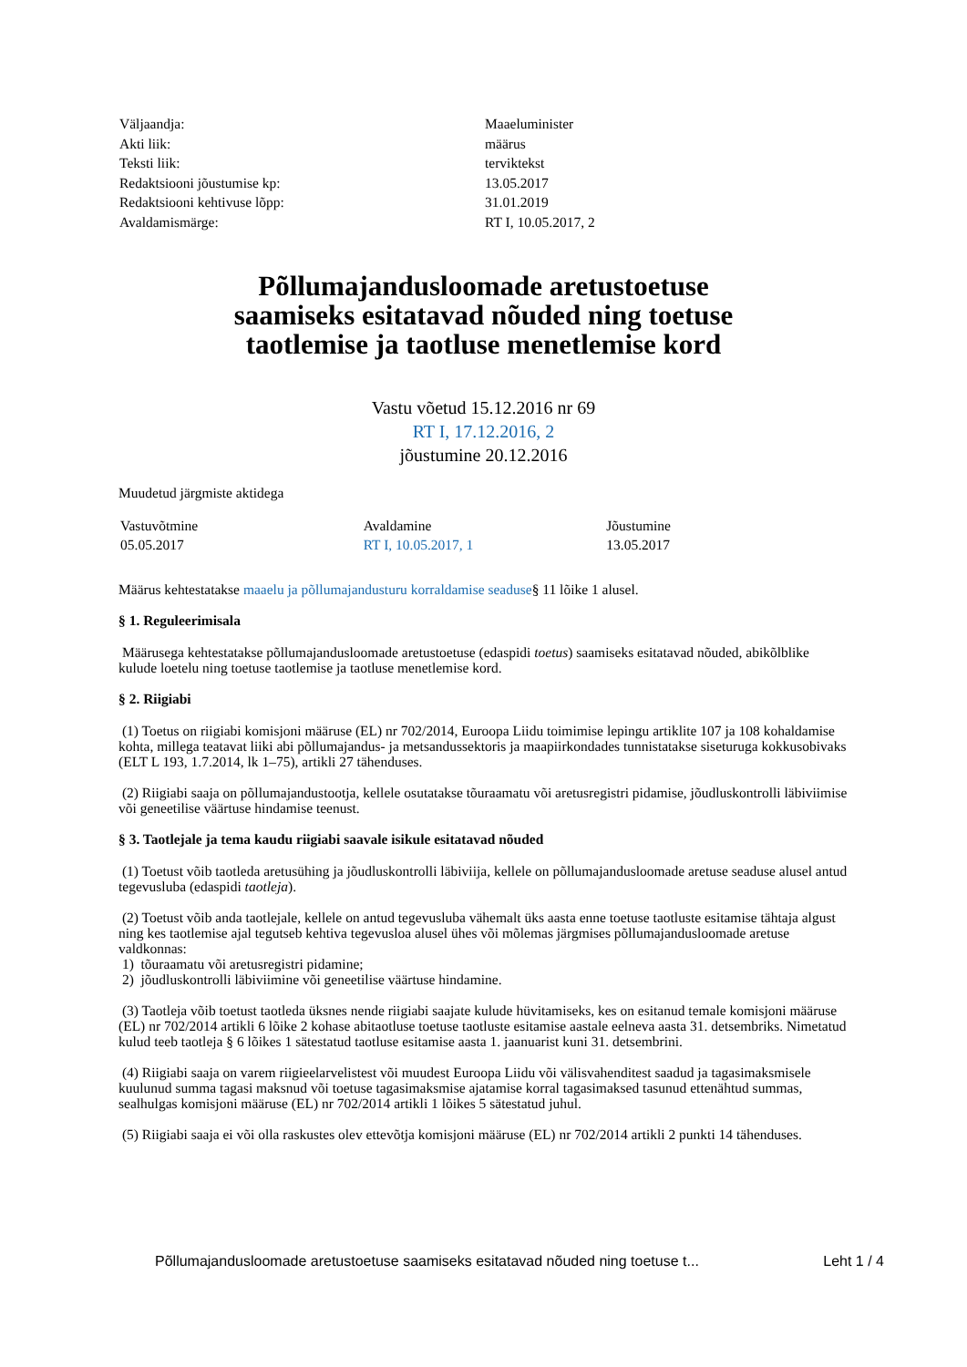| Väljaandja: | Maaeluminister |
| Akti liik: | määrus |
| Teksti liik: | terviktekst |
| Redaktsiooni jõustumise kp: | 13.05.2017 |
| Redaktsiooni kehtivuse lõpp: | 31.01.2019 |
| Avaldamismärge: | RT I, 10.05.2017, 2 |
Põllumajandusloomade aretustoetuse
saamiseks esitatavad nõuded ning toetuse
taotlemise ja taotluse menetlemise kord
Vastu võetud 15.12.2016 nr 69
RT I, 17.12.2016, 2
jõustumine 20.12.2016
Muudetud järgmiste aktidega
| Vastuvõtmine | Avaldamine | Jõustumine |
| --- | --- | --- |
| 05.05.2017 | RT I, 10.05.2017, 1 | 13.05.2017 |
Määrus kehtestatakse maaelu ja põllumajandusturu korraldamise seaduse§ 11 lõike 1 alusel.
§ 1. Reguleerimisala
Määrusega kehtestatakse põllumajandusloomade aretustoetuse (edaspidi toetus) saamiseks esitatavad nõuded, abikõlblike kulude loetelu ning toetuse taotlemise ja taotluse menetlemise kord.
§ 2. Riigiabi
(1) Toetus on riigiabi komisjoni määruse (EL) nr 702/2014, Euroopa Liidu toimimise lepingu artiklite 107 ja 108 kohaldamise kohta, millega teatavat liiki abi põllumajandus- ja metsandussektoris ja maapiirkondades tunnistatakse siseturuga kokkusobivaks (ELT L 193, 1.7.2014, lk 1–75), artikli 27 tähenduses.
(2) Riigiabi saaja on põllumajandustootja, kellele osutatakse tõuraamatu või aretusregistri pidamise, jõudluskontrolli läbiviimise või geneetilise väärtuse hindamise teenust.
§ 3. Taotlejale ja tema kaudu riigiabi saavale isikule esitatavad nõuded
(1) Toetust võib taotleda aretusühing ja jõudluskontrolli läbiviija, kellele on põllumajandusloomade aretuse seaduse alusel antud tegevusluba (edaspidi taotleja).
(2) Toetust võib anda taotlejale, kellele on antud tegevusluba vähemalt üks aasta enne toetuse taotluste esitamise tähtaja algust ning kes taotlemise ajal tegutseb kehtiva tegevusloa alusel ühes või mõlemas järgmises põllumajandusloomade aretuse valdkonnas:
1) tõuraamatu või aretusregistri pidamine;
2) jõudluskontrolli läbiviimine või geneetilise väärtuse hindamine.
(3) Taotleja võib toetust taotleda üksnes nende riigiabi saajate kulude hüvitamiseks, kes on esitanud temale komisjoni määruse (EL) nr 702/2014 artikli 6 lõike 2 kohase abitaotluse toetuse taotluste esitamise aastale eelneva aasta 31. detsembriks. Nimetatud kulud teeb taotleja § 6 lõikes 1 sätestatud taotluse esitamise aasta 1. jaanuarist kuni 31. detsembrini.
(4) Riigiabi saaja on varem riigieelarvelistest või muudest Euroopa Liidu või välisvahenditest saadud ja tagasimaksmisele kuulunud summa tagasi maksnud või toetuse tagasimaksmise ajatamise korral tagasimaksed tasunud ettenähtud summas, sealhulgas komisjoni määruse (EL) nr 702/2014 artikli 1 lõikes 5 sätestatud juhul.
(5) Riigiabi saaja ei või olla raskustes olev ettevõtja komisjoni määruse (EL) nr 702/2014 artikli 2 punkti 14 tähenduses.
Põllumajandusloomade aretustoetuse saamiseks esitatavad nõuded ning toetuse t... Leht 1 / 4